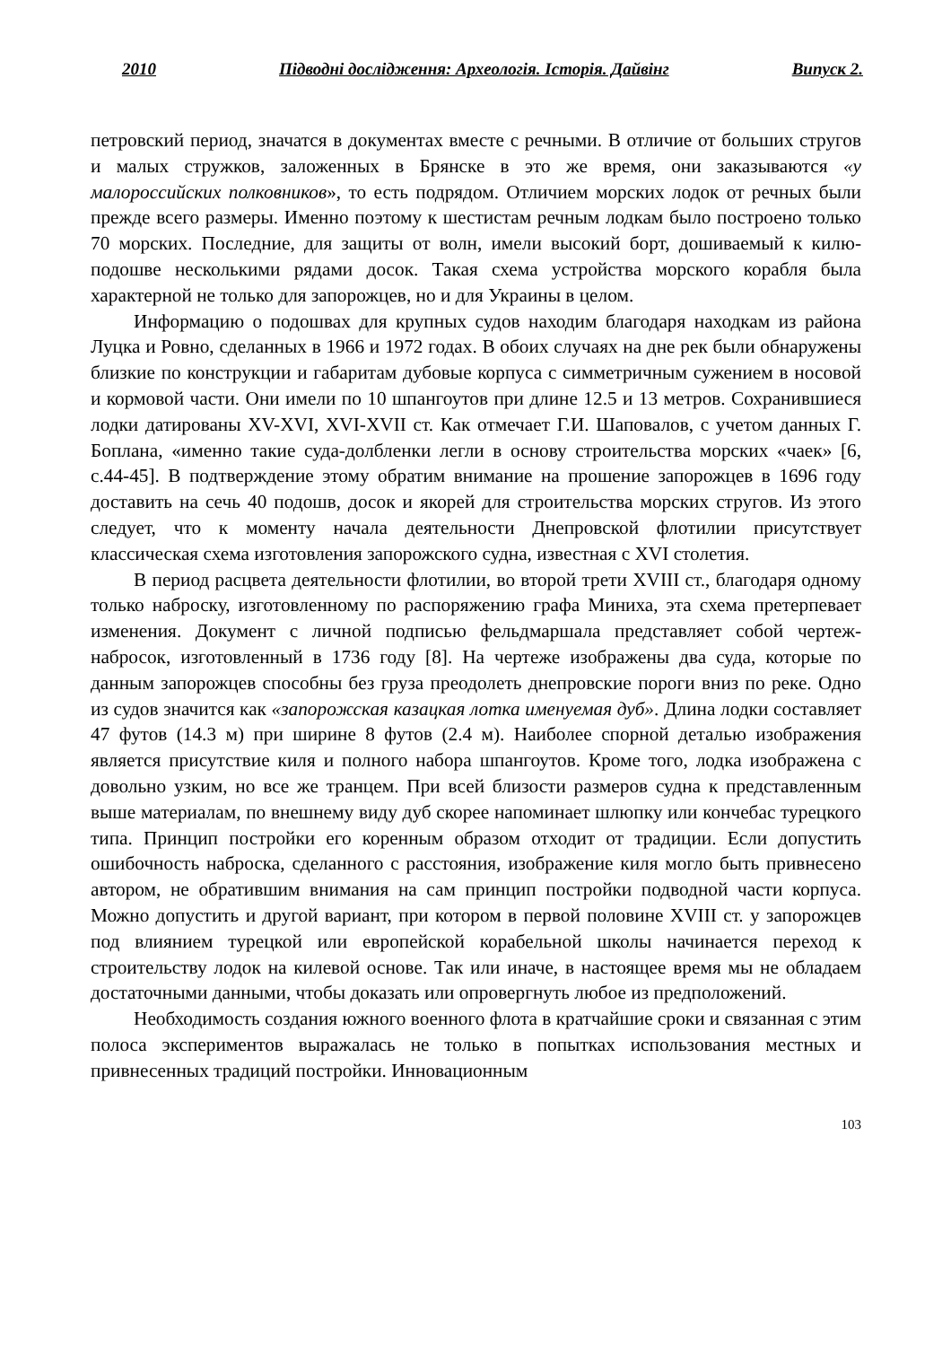2010 Підводні дослідження: Археологія. Історія. Дайвінг Випуск 2.
петровский период, значатся в документах вместе с речными. В отличие от больших стругов и малых стружков, заложенных в Брянске в это же время, они заказываются «у малороссийских полковников», то есть подрядом. Отличием морских лодок от речных были прежде всего размеры. Именно поэтому к шестистам речным лодкам было построено только 70 морских. Последние, для защиты от волн, имели высокий борт, дошиваемый к килю-подошве несколькими рядами досок. Такая схема устройства морского корабля была характерной не только для запорожцев, но и для Украины в целом.
Информацию о подошвах для крупных судов находим благодаря находкам из района Луцка и Ровно, сделанных в 1966 и 1972 годах. В обоих случаях на дне рек были обнаружены близкие по конструкции и габаритам дубовые корпуса с симметричным сужением в носовой и кормовой части. Они имели по 10 шпангоутов при длине 12.5 и 13 метров. Сохранившиеся лодки датированы XV-XVI, XVI-XVII ст. Как отмечает Г.И. Шаповалов, с учетом данных Г. Боплана, «именно такие суда-долбленки легли в основу строительства морских «чаек» [6, с.44-45]. В подтверждение этому обратим внимание на прошение запорожцев в 1696 году доставить на сечь 40 подошв, досок и якорей для строительства морских стругов. Из этого следует, что к моменту начала деятельности Днепровской флотилии присутствует классическая схема изготовления запорожского судна, известная с XVI столетия.
В период расцвета деятельности флотилии, во второй трети XVIII ст., благодаря одному только наброску, изготовленному по распоряжению графа Миниха, эта схема претерпевает изменения. Документ с личной подписью фельдмаршала представляет собой чертеж-набросок, изготовленный в 1736 году [8]. На чертеже изображены два суда, которые по данным запорожцев способны без груза преодолеть днепровские пороги вниз по реке. Одно из судов значится как «запорожская казацкая лотка именуемая дуб». Длина лодки составляет 47 футов (14.3 м) при ширине 8 футов (2.4 м). Наиболее спорной деталью изображения является присутствие киля и полного набора шпангоутов. Кроме того, лодка изображена с довольно узким, но все же транцем. При всей близости размеров судна к представленным выше материалам, по внешнему виду дуб скорее напоминает шлюпку или кончебас турецкого типа. Принцип постройки его коренным образом отходит от традиции. Если допустить ошибочность наброска, сделанного с расстояния, изображение киля могло быть привнесено автором, не обратившим внимания на сам принцип постройки подводной части корпуса. Можно допустить и другой вариант, при котором в первой половине XVIII ст. у запорожцев под влиянием турецкой или европейской корабельной школы начинается переход к строительству лодок на килевой основе. Так или иначе, в настоящее время мы не обладаем достаточными данными, чтобы доказать или опровергнуть любое из предположений.
Необходимость создания южного военного флота в кратчайшие сроки и связанная с этим полоса экспериментов выражалась не только в попытках использования местных и привнесенных традиций постройки. Инновационным
103